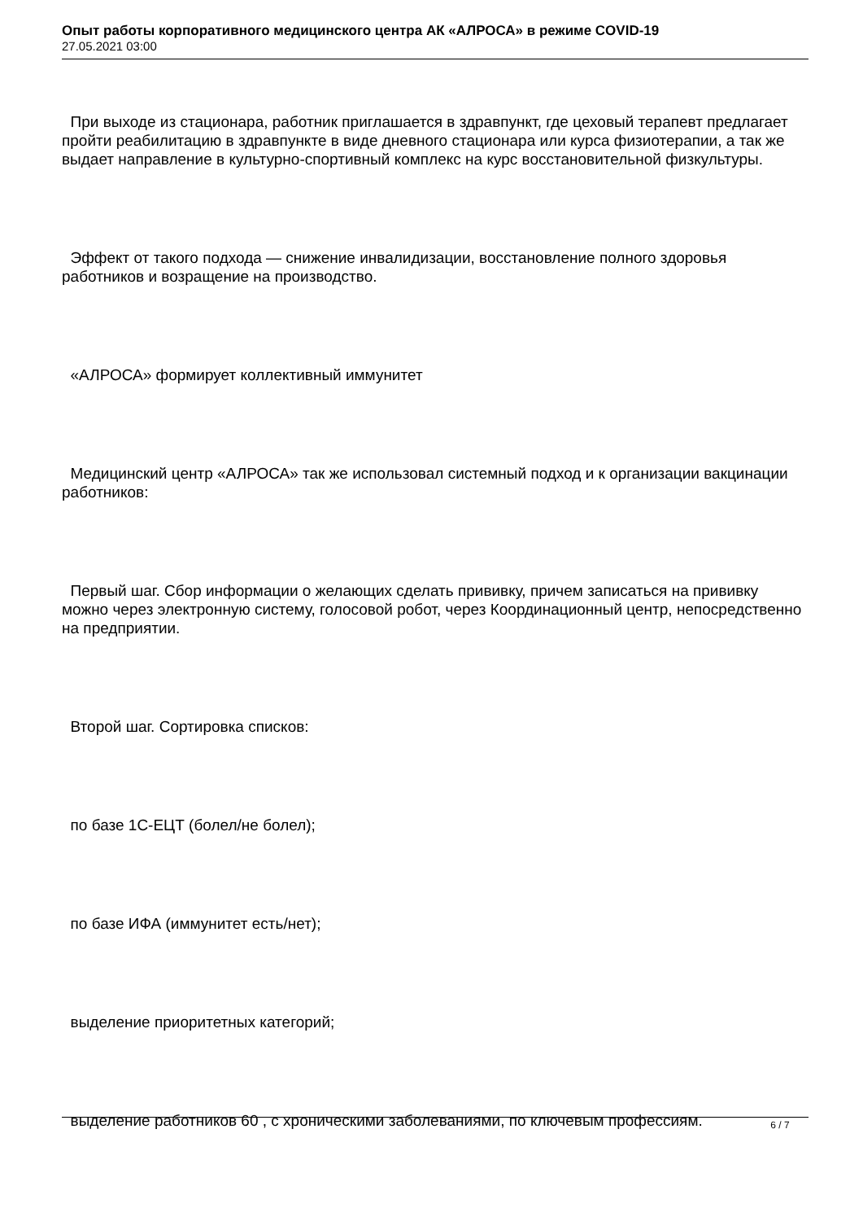Опыт работы корпоративного медицинского центра АК «АЛРОСА» в режиме COVID-19
27.05.2021 03:00
При выходе из стационара, работник приглашается в здравпункт, где цеховый терапевт предлагает пройти реабилитацию в здравпункте в виде дневного стационара или курса физиотерапии, а так же выдает направление в культурно-спортивный комплекс на курс восстановительной физкультуры.
Эффект от такого подхода — снижение инвалидизации, восстановление полного здоровья работников и возращение на производство.
«АЛРОСА» формирует коллективный иммунитет
Медицинский центр «АЛРОСА» так же использовал системный подход и к организации вакцинации работников:
Первый шаг. Сбор информации о желающих сделать прививку, причем записаться на прививку можно через электронную систему, голосовой робот, через Координационный центр, непосредственно на предприятии.
Второй шаг. Сортировка списков:
по базе 1С-ЕЦТ (болел/не болел);
по базе ИФА (иммунитет есть/нет);
выделение приоритетных категорий;
выделение работников 60 , с хроническими заболеваниями, по ключевым профессиям.
6 / 7